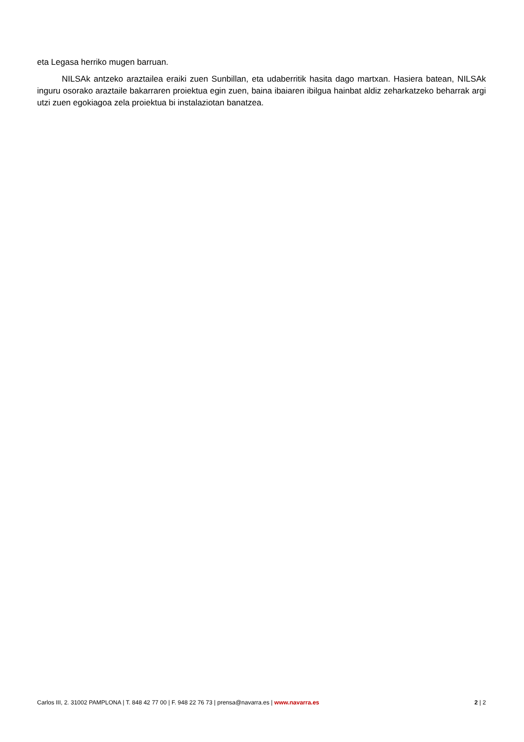eta Legasa herriko mugen barruan.
NILSAk antzeko araztailea eraiki zuen Sunbillan, eta udaberritik hasita dago martxan. Hasiera batean, NILSAk inguru osorako araztaile bakarraren proiektua egin zuen, baina ibaiaren ibilgua hainbat aldiz zeharkatzeko beharrak argi utzi zuen egokiagoa zela proiektua bi instalaziotan banatzea.
Carlos III, 2. 31002 PAMPLONA | T. 848 42 77 00 | F. 948 22 76 73 | prensa@navarra.es | www.navarra.es 2 | 2